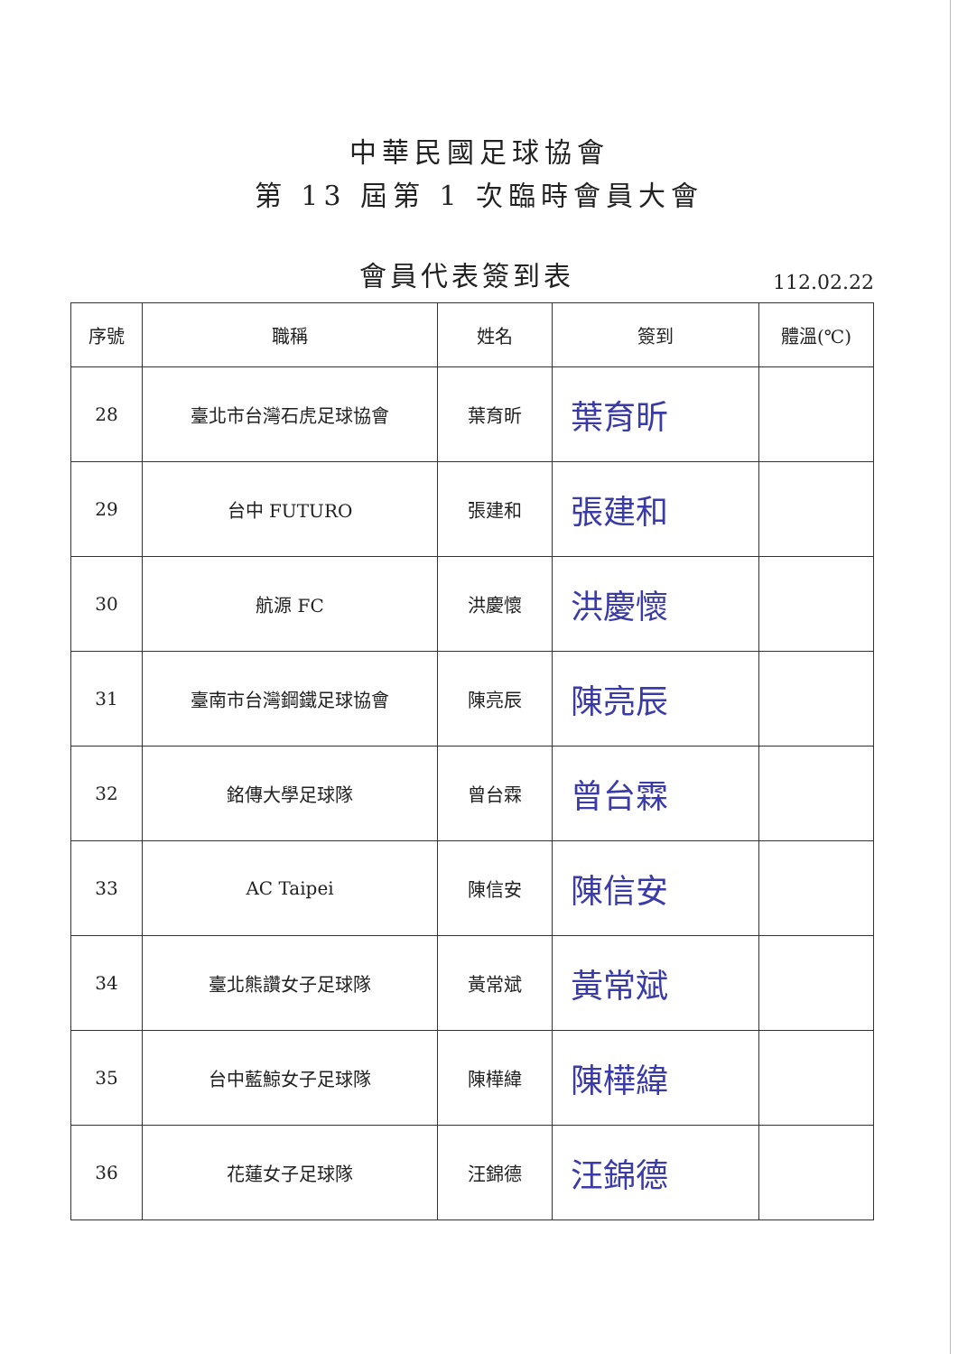中華民國足球協會
第 13 屆第 1 次臨時會員大會
會員代表簽到表
112.02.22
| 序號 | 職稱 | 姓名 | 簽到 | 體溫(℃) |
| --- | --- | --- | --- | --- |
| 28 | 臺北市台灣石虎足球協會 | 葉育昕 | 葉育昕 | |
| 29 | 台中 FUTURO | 張建和 | 張建和 | |
| 30 | 航源 FC | 洪慶懷 | 洪慶懷 | |
| 31 | 臺南市台灣鋼鐵足球協會 | 陳亮辰 | 陳亮辰 | |
| 32 | 銘傳大學足球隊 | 曾台霖 | 曾台霖 | |
| 33 | AC Taipei | 陳信安 | 陳信安 | |
| 34 | 臺北熊讚女子足球隊 | 黃常斌 | 黃常斌 | |
| 35 | 台中藍鯨女子足球隊 | 陳樺緯 | 陳樺緯 | |
| 36 | 花蓮女子足球隊 | 汪錦德 | 汪錦德 | |